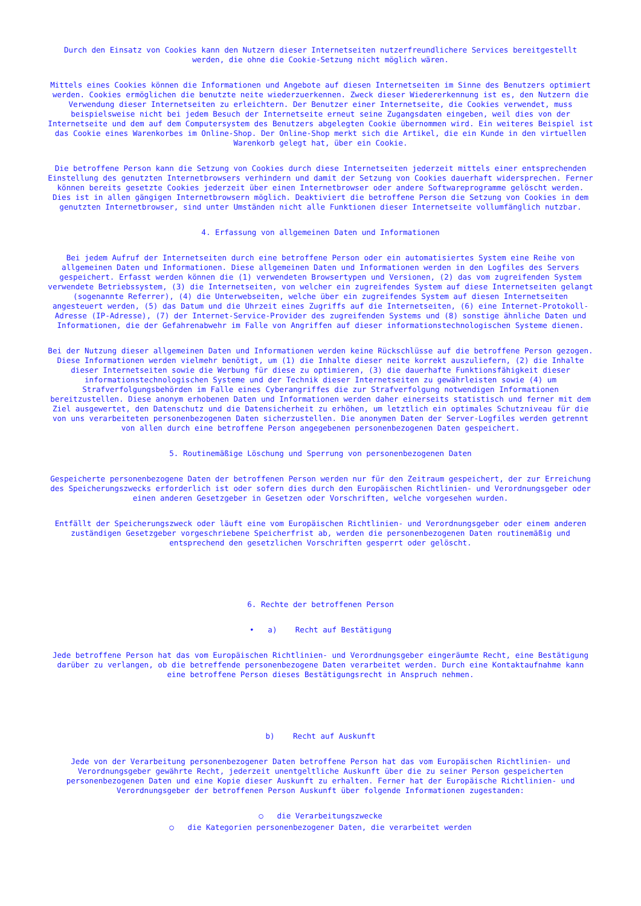Durch den Einsatz von Cookies kann den Nutzern dieser Internetseiten nutzerfreundlichere Services bereitgestellt werden, die ohne die Cookie-Setzung nicht möglich wären.
Mittels eines Cookies können die Informationen und Angebote auf diesen Internetseiten im Sinne des Benutzers optimiert werden. Cookies ermöglichen die benutzte neite wiederzuerkennen. Zweck dieser Wiedererkennung ist es, den Nutzern die Verwendung dieser Internetseiten zu erleichtern. Der Benutzer einer Internetseite, die Cookies verwendet, muss beispielsweise nicht bei jedem Besuch der Internetseite erneut seine Zugangsdaten eingeben, weil dies von der Internetseite und dem auf dem Computersystem des Benutzers abgelegten Cookie übernommen wird. Ein weiteres Beispiel ist das Cookie eines Warenkorbes im Online-Shop. Der Online-Shop merkt sich die Artikel, die ein Kunde in den virtuellen Warenkorb gelegt hat, über ein Cookie.
Die betroffene Person kann die Setzung von Cookies durch diese Internetseiten jederzeit mittels einer entsprechenden Einstellung des genutzten Internetbrowsers verhindern und damit der Setzung von Cookies dauerhaft widersprechen. Ferner können bereits gesetzte Cookies jederzeit über einen Internetbrowser oder andere Softwareprogramme gelöscht werden. Dies ist in allen gängigen Internetbrowsern möglich. Deaktiviert die betroffene Person die Setzung von Cookies in dem genutzten Internetbrowser, sind unter Umständen nicht alle Funktionen dieser Internetseite vollumfänglich nutzbar.
4. Erfassung von allgemeinen Daten und Informationen
Bei jedem Aufruf der Internetseiten durch eine betroffene Person oder ein automatisiertes System eine Reihe von allgemeinen Daten und Informationen. Diese allgemeinen Daten und Informationen werden in den Logfiles des Servers gespeichert. Erfasst werden können die (1) verwendeten Browsertypen und Versionen, (2) das vom zugreifenden System verwendete Betriebssystem, (3) die Internetseiten, von welcher ein zugreifendes System auf diese Internetseiten gelangt (sogenannte Referrer), (4) die Unterwebseiten, welche über ein zugreifendes System auf diesen Internetseiten angesteuert werden, (5) das Datum und die Uhrzeit eines Zugriffs auf die Internetseiten, (6) eine Internet-Protokoll-Adresse (IP-Adresse), (7) der Internet-Service-Provider des zugreifenden Systems und (8) sonstige ähnliche Daten und Informationen, die der Gefahrenabwehr im Falle von Angriffen auf dieser informationstechnologischen Systeme dienen.
Bei der Nutzung dieser allgemeinen Daten und Informationen werden keine Rückschlüsse auf die betroffene Person gezogen. Diese Informationen werden vielmehr benötigt, um (1) die Inhalte dieser neite korrekt auszuliefern, (2) die Inhalte dieser Internetseiten sowie die Werbung für diese zu optimieren, (3) die dauerhafte Funktionsfähigkeit dieser informationstechnologischen Systeme und der Technik dieser Internetseiten zu gewährleisten sowie (4) um Strafverfolgungsbehörden im Falle eines Cyberangriffes die zur Strafverfolgung notwendigen Informationen bereitzustellen. Diese anonym erhobenen Daten und Informationen werden daher einerseits statistisch und ferner mit dem Ziel ausgewertet, den Datenschutz und die Datensicherheit zu erhöhen, um letztlich ein optimales Schutzniveau für die von uns verarbeiteten personenbezogenen Daten sicherzustellen. Die anonymen Daten der Server-Logfiles werden getrennt von allen durch eine betroffene Person angegebenen personenbezogenen Daten gespeichert.
5. Routinemäßige Löschung und Sperrung von personenbezogenen Daten
Gespeicherte personenbezogene Daten der betroffenen Person werden nur für den Zeitraum gespeichert, der zur Erreichung des Speicherungszwecks erforderlich ist oder sofern dies durch den Europäischen Richtlinien- und Verordnungsgeber oder einen anderen Gesetzgeber in Gesetzen oder Vorschriften, welche vorgesehen wurden.
Entfällt der Speicherungszweck oder läuft eine vom Europäischen Richtlinien- und Verordnungsgeber oder einem anderen zuständigen Gesetzgeber vorgeschriebene Speicherfrist ab, werden die personenbezogenen Daten routinemäßig und entsprechend den gesetzlichen Vorschriften gesperrt oder gelöscht.
6. Rechte der betroffenen Person
• a) Recht auf Bestätigung
Jede betroffene Person hat das vom Europäischen Richtlinien- und Verordnungsgeber eingeräumte Recht, eine Bestätigung darüber zu verlangen, ob die betreffende personenbezogene Daten verarbeitet werden. Durch eine Kontaktaufnahme kann eine betroffene Person dieses Bestätigungsrecht in Anspruch nehmen.
b) Recht auf Auskunft
Jede von der Verarbeitung personenbezogener Daten betroffene Person hat das vom Europäischen Richtlinien- und Verordnungsgeber gewährte Recht, jederzeit unentgeltliche Auskunft über die zu seiner Person gespeicherten personenbezogenen Daten und eine Kopie dieser Auskunft zu erhalten. Ferner hat der Europäische Richtlinien- und Verordnungsgeber der betroffenen Person Auskunft über folgende Informationen zugestanden:
○ die Verarbeitungszwecke
○ die Kategorien personenbezogener Daten, die verarbeitet werden